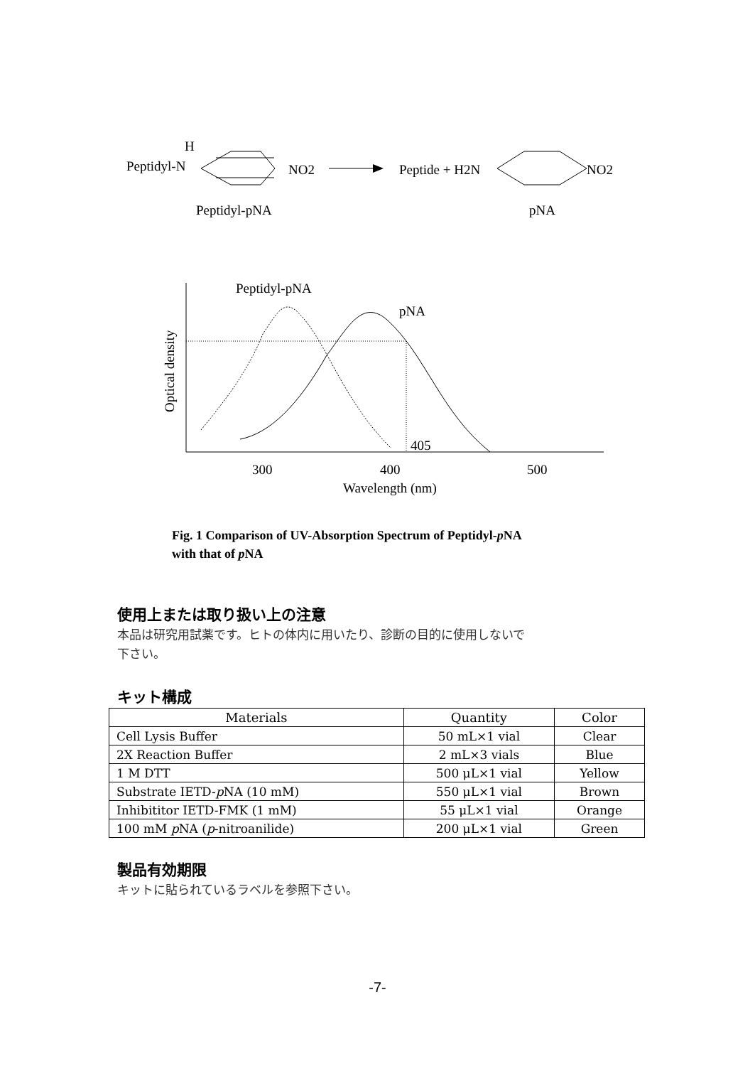H
Peptidyl-N
NO2
Peptide + H2N
NO2
Peptidyl-pNA
pNA
Optical density
Peptidyl-pNA
pNA
405
300
400
500
Wavelength (nm)
Fig. 1 Comparison of UV-Absorption Spectrum of Peptidyl-p NA
with that of p NA
使用上または取り扱い上の注意
本品は研究用試薬です。ヒトの体内に用いたり、診断の目的に使用しないで
下さい。
キット構成
| Materials | Quantity | Color |
| --- | --- | --- |
| Cell Lysis Buffer | 50 mL×1 vial | Clear |
| 2X Reaction Buffer | 2 mL×3 vials | Blue |
| 1 M DTT | 500 μL×1 vial | Yellow |
| Substrate IETD- p NA (10 mM) | 550 μL×1 vial | Brown |
| Inhibititor IETD-FMK (1 mM) | 55 μL×1 vial | Orange |
| 100 mM p NA ( p -nitroanilide) | 200 μL×1 vial | Green |
製品有効期限
キットに貼られているラベルを参照下さい。
-7-